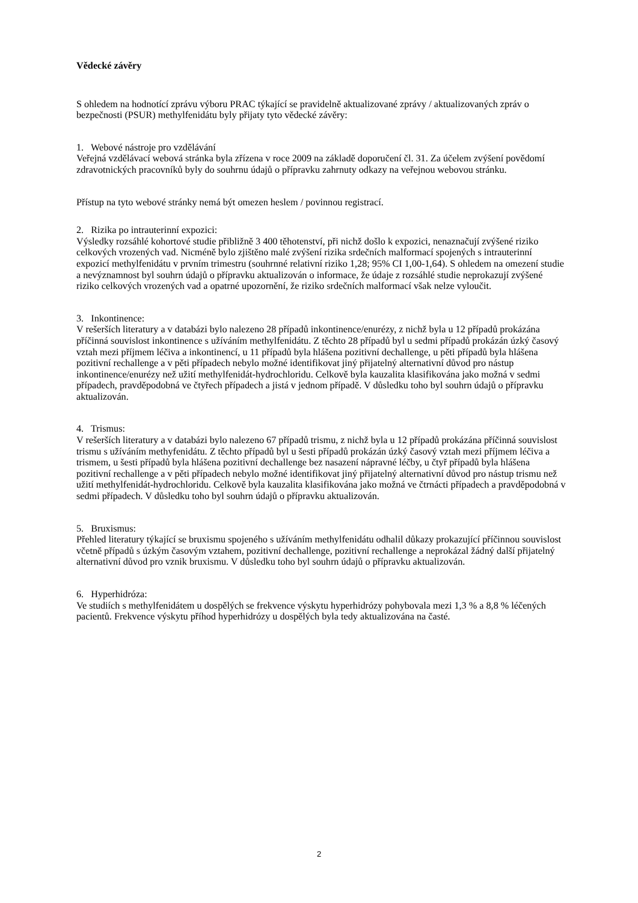Vědecké závěry
S ohledem na hodnotící zprávu výboru PRAC týkající se pravidelně aktualizované zprávy / aktualizovaných zpráv o bezpečnosti (PSUR) methylfenidátu byly přijaty tyto vědecké závěry:
1. Webové nástroje pro vzdělávání
Veřejná vzdělávací webová stránka byla zřízena v roce 2009 na základě doporučení čl. 31. Za účelem zvýšení povědomí zdravotnických pracovníků byly do souhrnu údajů o přípravku zahrnuty odkazy na veřejnou webovou stránku.
Přístup na tyto webové stránky nemá být omezen heslem / povinnou registrací.
2. Rizika po intrauterinní expozici:
Výsledky rozsáhlé kohortové studie přibližně 3 400 těhotenství, při nichž došlo k expozici, nenaznačují zvýšené riziko celkových vrozených vad. Nicméně bylo zjištěno malé zvýšení rizika srdečních malformací spojených s intrauterinní expozicí methylfenidátu v prvním trimestru (souhrnné relativní riziko 1,28; 95% CI 1,00-1,64). S ohledem na omezení studie a nevýznamnost byl souhrn údajů o přípravku aktualizován o informace, že údaje z rozsáhlé studie neprokazují zvýšené riziko celkových vrozených vad a opatrné upozornění, že riziko srdečních malformací však nelze vyloučit.
3. Inkontinence:
V rešerších literatury a v databázi bylo nalezeno 28 případů inkontinence/enurézy, z nichž byla u 12 případů prokázána příčinná souvislost inkontinence s užíváním methylfenidátu. Z těchto 28 případů byl u sedmi případů prokázán úzký časový vztah mezi příjmem léčiva a inkontinencí, u 11 případů byla hlášena pozitivní dechallenge, u pěti případů byla hlášena pozitivní rechallenge a v pěti případech nebylo možné identifikovat jiný přijatelný alternativní důvod pro nástup inkontinence/enurézy než užití methylfenidát-hydrochloridu. Celkově byla kauzalita klasifikována jako možná v sedmi případech, pravděpodobná ve čtyřech případech a jistá v jednom případě. V důsledku toho byl souhrn údajů o přípravku aktualizován.
4. Trismus:
V rešerších literatury a v databázi bylo nalezeno 67 případů trismu, z nichž byla u 12 případů prokázána příčinná souvislost trismu s užíváním methyfenidátu. Z těchto případů byl u šesti případů prokázán úzký časový vztah mezi příjmem léčiva a trismem, u šesti případů byla hlášena pozitivní dechallenge bez nasazení nápravné léčby, u čtyř případů byla hlášena pozitivní rechallenge a v pěti případech nebylo možné identifikovat jiný přijatelný alternativní důvod pro nástup trismu než užití methylfenidát-hydrochloridu. Celkově byla kauzalita klasifikována jako možná ve čtrnácti případech a pravděpodobná v sedmi případech. V důsledku toho byl souhrn údajů o přípravku aktualizován.
5. Bruxismus:
Přehled literatury týkající se bruxismu spojeného s užíváním methylfenidátu odhalil důkazy prokazující příčinnou souvislost včetně případů s úzkým časovým vztahem, pozitivní dechallenge, pozitivní rechallenge a neprokázal žádný další přijatelný alternativní důvod pro vznik bruxismu. V důsledku toho byl souhrn údajů o přípravku aktualizován.
6. Hyperhidróza:
Ve studiích s methylfenidátem u dospělých se frekvence výskytu hyperhidrózy pohybovala mezi 1,3 % a 8,8 % léčených pacientů. Frekvence výskytu příhod hyperhidrózy u dospělých byla tedy aktualizována na časté.
2